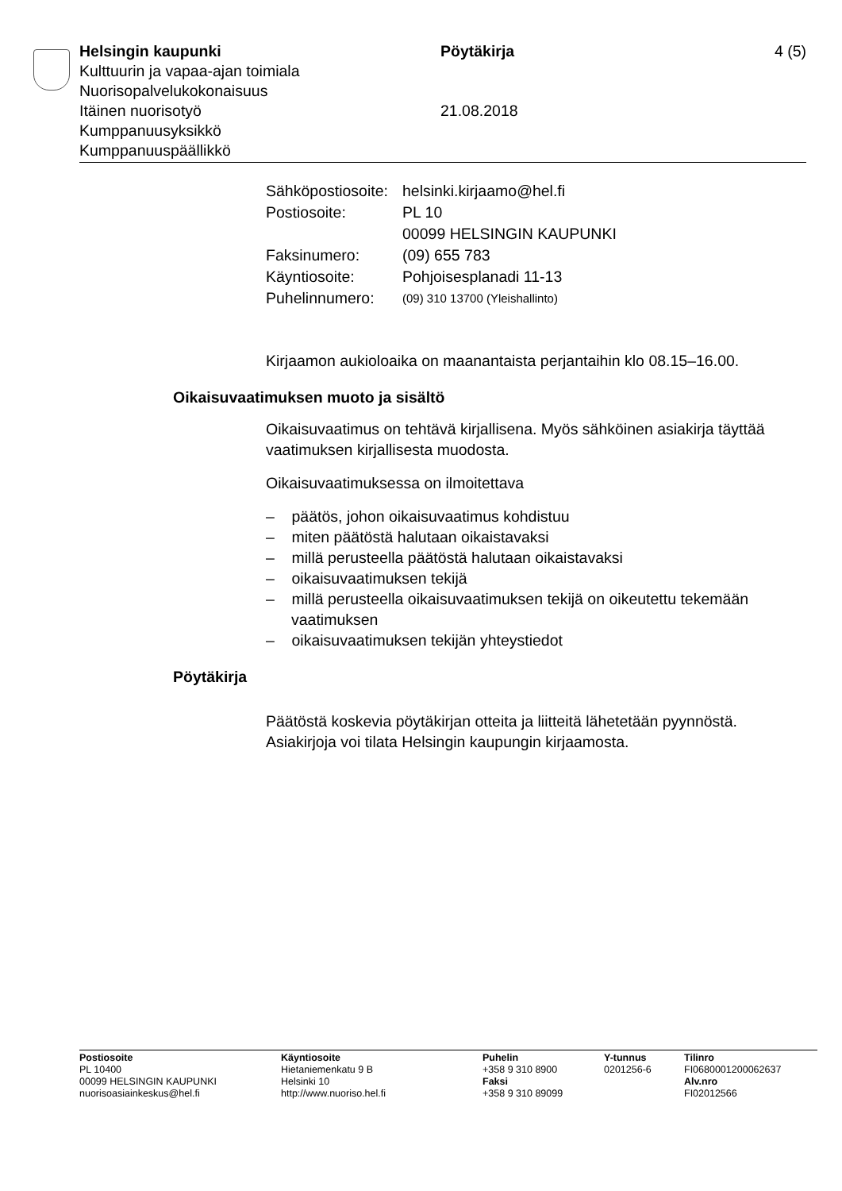Helsingin kaupunki
Kulttuurin ja vapaa-ajan toimiala
Nuorisopalvelukokonaisuus
Itäinen nuorisotyö
Kumppanuusyksikkö
Kumppanuuspäällikkö
Pöytäkirja
21.08.2018
4 (5)
| Sähköpostiosoite: | helsinki.kirjaamo@hel.fi |
| Postiosoite: | PL 10 00099 HELSINGIN KAUPUNKI |
| Faksinumero: | (09) 655 783 |
| Käyntiosoite: | Pohjoisesplanadi 11-13 |
| Puhelinnumero: | (09) 310 13700 (Yleishallinto) |
Kirjaamon aukioloaika on maanantaista perjantaihin klo 08.15–16.00.
Oikaisuvaatimuksen muoto ja sisältö
Oikaisuvaatimus on tehtävä kirjallisena. Myös sähköinen asiakirja täyttää vaatimuksen kirjallisesta muodosta.
Oikaisuvaatimuksessa on ilmoitettava
– päätös, johon oikaisuvaatimus kohdistuu
– miten päätöstä halutaan oikaistavaksi
– millä perusteella päätöstä halutaan oikaistavaksi
– oikaisuvaatimuksen tekijä
– millä perusteella oikaisuvaatimuksen tekijä on oikeutettu tekemään vaatimuksen
– oikaisuvaatimuksen tekijän yhteystiedot
Pöytäkirja
Päätöstä koskevia pöytäkirjan otteita ja liitteitä lähetetään pyynnöstä. Asiakirjoja voi tilata Helsingin kaupungin kirjaamosta.
Postiosoite
PL 10400
00099 HELSINGIN KAUPUNKI
nuorisoasiainkeskus@hel.fi
Käyntiosoite
Hietaniemenkatu 9 B
Helsinki 10
http://www.nuoriso.hel.fi
Puhelin
+358 9 310 8900
Faksi
+358 9 310 89099
Y-tunnus
0201256-6
Tilinro
FI0680001200062637
Alv.nro
FI02012566